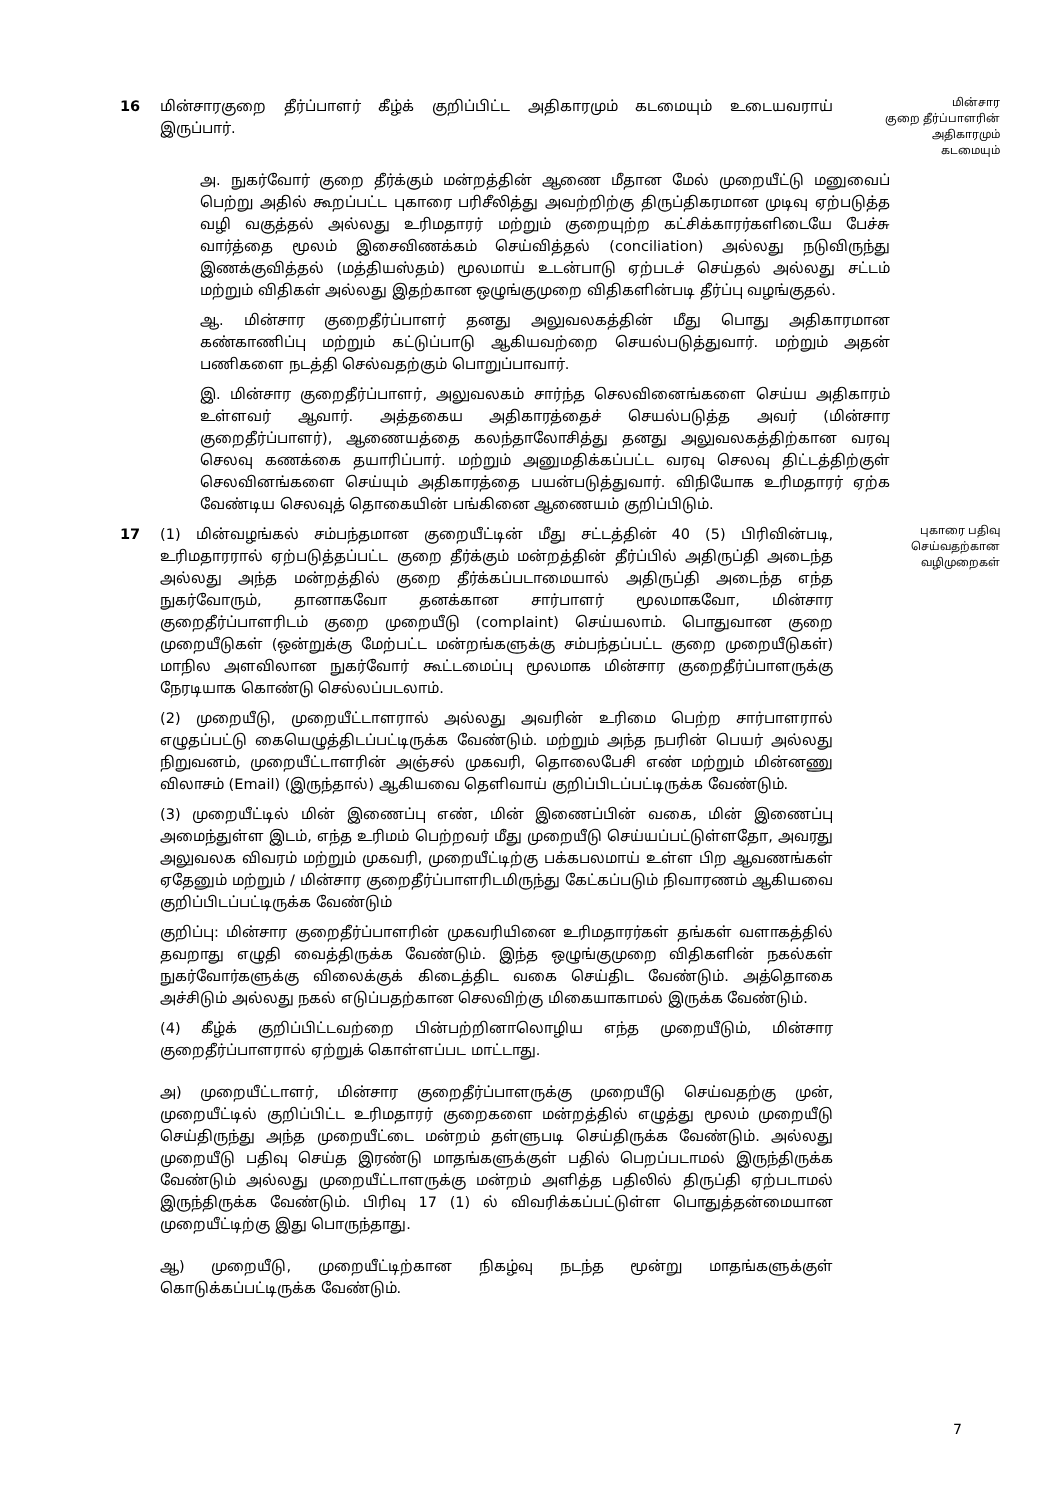16 மின்சாரகுறை தீர்ப்பாளர் கீழ்க் குறிப்பிட்ட அதிகாரமும் கடமையும் உடையவராய் இருப்பார்.
மின்சார
குறை தீர்ப்பாளரின்
அதிகாரமும்
கடமையும்
அ. நுகர்வோர் குறை தீர்க்கும் மன்றத்தின் ஆணை மீதான மேல் முறையீட்டு மனுவைப் பெற்று அதில் கூறப்பட்ட புகாரை பரிசீலித்து அவற்றிற்கு திருப்திகரமான முடிவு ஏற்படுத்த வழி வகுத்தல் அல்லது உரிமதாரர் மற்றும் குறையுற்ற கட்சிக்காரர்களிடையே பேச்சு வார்த்தை மூலம் இசைவிணக்கம் செய்வித்தல் (conciliation) அல்லது நடுவிருந்து இணக்குவித்தல் (மத்தியஸ்தம்) மூலமாய் உடன்பாடு ஏற்படச் செய்தல் அல்லது சட்டம் மற்றும் விதிகள் அல்லது இதற்கான ஒழுங்குமுறை விதிகளின்படி தீர்ப்பு வழங்குதல்.
ஆ. மின்சார குறைதீர்ப்பாளர் தனது அலுவலகத்தின் மீது பொது அதிகாரமான கண்காணிப்பு மற்றும் கட்டுப்பாடு ஆகியவற்றை செயல்படுத்துவார். மற்றும் அதன் பணிகளை நடத்தி செல்வதற்கும் பொறுப்பாவார்.
இ. மின்சார குறைதீர்ப்பாளர், அலுவலகம் சார்ந்த செலவினைங்களை செய்ய அதிகாரம் உள்ளவர் ஆவார். அத்தகைய அதிகாரத்தைச் செயல்படுத்த அவர் (மின்சார குறைதீர்ப்பாளர்), ஆணையத்தை கலந்தாலோசித்து தனது அலுவலகத்திற்கான வரவு செலவு கணக்கை தயாரிப்பார். மற்றும் அனுமதிக்கப்பட்ட வரவு செலவு திட்டத்திற்குள் செலவினங்களை செய்யும் அதிகாரத்தை பயன்படுத்துவார். விநியோக உரிமதாரர் ஏற்க வேண்டிய செலவுத் தொகையின் பங்கினை ஆணையம் குறிப்பிடும்.
17 (1) மின்வழங்கல் சம்பந்தமான குறையீட்டின் மீது சட்டத்தின் 40 (5) பிரிவின்படி, உரிமதாரரால் ஏற்படுத்தப்பட்ட குறை தீர்க்கும் மன்றத்தின் தீர்ப்பில் அதிருப்தி அடைந்த அல்லது அந்த மன்றத்தில் குறை தீர்க்கப்படாமையால் அதிருப்தி அடைந்த எந்த நுகர்வோரும், தானாகவோ தனக்கான சார்பாளர் மூலமாகவோ, மின்சார குறைதீர்ப்பாளரிடம் குறை முறையீடு (complaint) செய்யலாம். பொதுவான குறை முறையீடுகள் (ஒன்றுக்கு மேற்பட்ட மன்றங்களுக்கு சம்பந்தப்பட்ட குறை முறையீடுகள்) மாநில அளவிலான நுகர்வோர் கூட்டமைப்பு மூலமாக மின்சார குறைதீர்ப்பாளருக்கு நேரடியாக கொண்டு செல்லப்படலாம்.
(2) முறையீடு, முறையீட்டாளரால் அல்லது அவரின் உரிமை பெற்ற சார்பாளரால் எழுதப்பட்டு கையெழுத்திடப்பட்டிருக்க வேண்டும். மற்றும் அந்த நபரின் பெயர் அல்லது நிறுவனம், முறையீட்டாளரின் அஞ்சல் முகவரி, தொலைபேசி எண் மற்றும் மின்னணு விலாசம் (Email) (இருந்தால்) ஆகியவை தெளிவாய் குறிப்பிடப்பட்டிருக்க வேண்டும்.
(3) முறையீட்டில் மின் இணைப்பு எண், மின் இணைப்பின் வகை, மின் இணைப்பு அமைந்துள்ள இடம், எந்த உரிமம் பெற்றவர் மீது முறையீடு செய்யப்பட்டுள்ளதோ, அவரது அலுவலக விவரம் மற்றும் முகவரி, முறையீட்டிற்கு பக்கபலமாய் உள்ள பிற ஆவணங்கள் ஏதேனும் மற்றும் / மின்சார குறைதீர்ப்பாளரிடமிருந்து கேட்கப்படும் நிவாரணம் ஆகியவை குறிப்பிடப்பட்டிருக்க வேண்டும்
குறிப்பு: மின்சார குறைதீர்ப்பாளரின் முகவரியினை உரிமதாரர்கள் தங்கள் வளாகத்தில் தவறாது எழுதி வைத்திருக்க வேண்டும். இந்த ஒழுங்குமுறை விதிகளின் நகல்கள் நுகர்வோர்களுக்கு விலைக்குக் கிடைத்திட வகை செய்திட வேண்டும். அத்தொகை அச்சிடும் அல்லது நகல் எடுப்பதற்கான செலவிற்கு மிகையாகாமல் இருக்க வேண்டும்.
(4) கீழ்க் குறிப்பிட்டவற்றை பின்பற்றினாலொழிய எந்த முறையீடும், மின்சார குறைதீர்ப்பாளரால் ஏற்றுக் கொள்ளப்பட மாட்டாது.
அ) முறையீட்டாளர், மின்சார குறைதீர்ப்பாளருக்கு முறையீடு செய்வதற்கு முன், முறையீட்டில் குறிப்பிட்ட உரிமதாரர் குறைகளை மன்றத்தில் எழுத்து மூலம் முறையீடு செய்திருந்து அந்த முறையீட்டை மன்றம் தள்ளுபடி செய்திருக்க வேண்டும். அல்லது முறையீடு பதிவு செய்த இரண்டு மாதங்களுக்குள் பதில் பெறப்படாமல் இருந்திருக்க வேண்டும் அல்லது முறையீட்டாளருக்கு மன்றம் அளித்த பதிலில் திருப்தி ஏற்படாமல் இருந்திருக்க வேண்டும். பிரிவு 17 (1) ல் விவரிக்கப்பட்டுள்ள பொதுத்தன்மையான முறையீட்டிற்கு இது பொருந்தாது.
ஆ) முறையீடு, முறையீட்டிற்கான நிகழ்வு நடந்த மூன்று மாதங்களுக்குள் கொடுக்கப்பட்டிருக்க வேண்டும்.
புகாரை பதிவு
செய்வதற்கான
வழிமுறைகள்
7